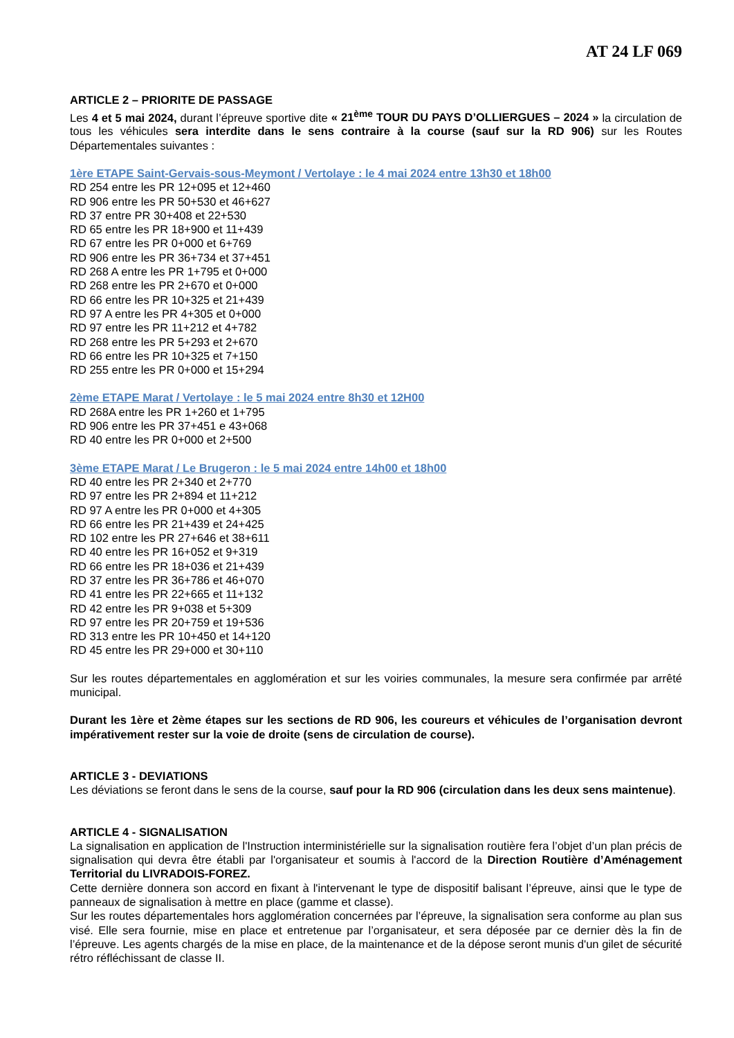AT 24 LF 069
ARTICLE 2 – PRIORITE DE PASSAGE
Les 4 et 5 mai 2024, durant l’épreuve sportive dite « 21<sup>ème</sup> TOUR DU PAYS D’OLLIERGUES – 2024 » la circulation de tous les véhicules sera interdite dans le sens contraire à la course (sauf sur la RD 906) sur les Routes Départementales suivantes :
1ère ETAPE Saint-Gervais-sous-Meymont / Vertolaye : le 4 mai 2024 entre 13h30 et 18h00
RD 254 entre les PR 12+095 et 12+460
RD 906 entre les PR 50+530 et 46+627
RD 37 entre PR 30+408 et 22+530
RD 65 entre les PR 18+900 et 11+439
RD 67 entre les PR 0+000 et 6+769
RD 906 entre les PR 36+734 et 37+451
RD 268 A entre les PR 1+795 et 0+000
RD 268 entre les PR 2+670 et 0+000
RD 66 entre les PR 10+325 et 21+439
RD 97 A entre les PR 4+305 et 0+000
RD 97 entre les PR 11+212 et 4+782
RD 268 entre les PR 5+293 et 2+670
RD 66 entre les PR 10+325 et 7+150
RD 255 entre les PR 0+000 et 15+294
2ème ETAPE Marat / Vertolaye : le 5 mai 2024 entre 8h30 et 12H00
RD 268A entre les PR 1+260 et 1+795
RD 906 entre les PR 37+451 e 43+068
RD 40 entre les PR 0+000 et 2+500
3ème ETAPE Marat / Le Brugeron : le 5 mai 2024 entre 14h00 et 18h00
RD 40 entre les PR 2+340 et 2+770
RD 97 entre les PR 2+894 et 11+212
RD 97 A entre les PR 0+000 et 4+305
RD 66 entre les PR 21+439 et 24+425
RD 102 entre les PR 27+646 et 38+611
RD 40 entre les PR 16+052 et 9+319
RD 66 entre les PR 18+036 et 21+439
RD 37 entre les PR 36+786 et 46+070
RD 41 entre les PR 22+665 et 11+132
RD 42 entre les PR 9+038 et 5+309
RD 97 entre les PR 20+759 et 19+536
RD 313 entre les PR 10+450 et 14+120
RD 45 entre les PR 29+000 et 30+110
Sur les routes départementales en agglomération et sur les voiries communales, la mesure sera confirmée par arrêté municipal.
Durant les 1ère et 2ème étapes sur les sections de RD 906, les coureurs et véhicules de l’organisation devront impérativement rester sur la voie de droite (sens de circulation de course).
ARTICLE 3 - DEVIATIONS
Les déviations se feront dans le sens de la course, sauf pour la RD 906 (circulation dans les deux sens maintenue).
ARTICLE 4 - SIGNALISATION
La signalisation en application de l'Instruction interministérielle sur la signalisation routière fera l’objet d’un plan précis de signalisation qui devra être établi par l'organisateur et soumis à l'accord de la Direction Routière d’Aménagement Territorial du LIVRADOIS-FOREZ.
Cette dernière donnera son accord en fixant à l'intervenant le type de dispositif balisant l’épreuve, ainsi que le type de panneaux de signalisation à mettre en place (gamme et classe).
Sur les routes départementales hors agglomération concernées par l’épreuve, la signalisation sera conforme au plan sus visé. Elle sera fournie, mise en place et entretenue par l’organisateur, et sera déposée par ce dernier dès la fin de l’épreuve. Les agents chargés de la mise en place, de la maintenance et de la dépose seront munis d'un gilet de sécurité rétro réfléchissant de classe II.